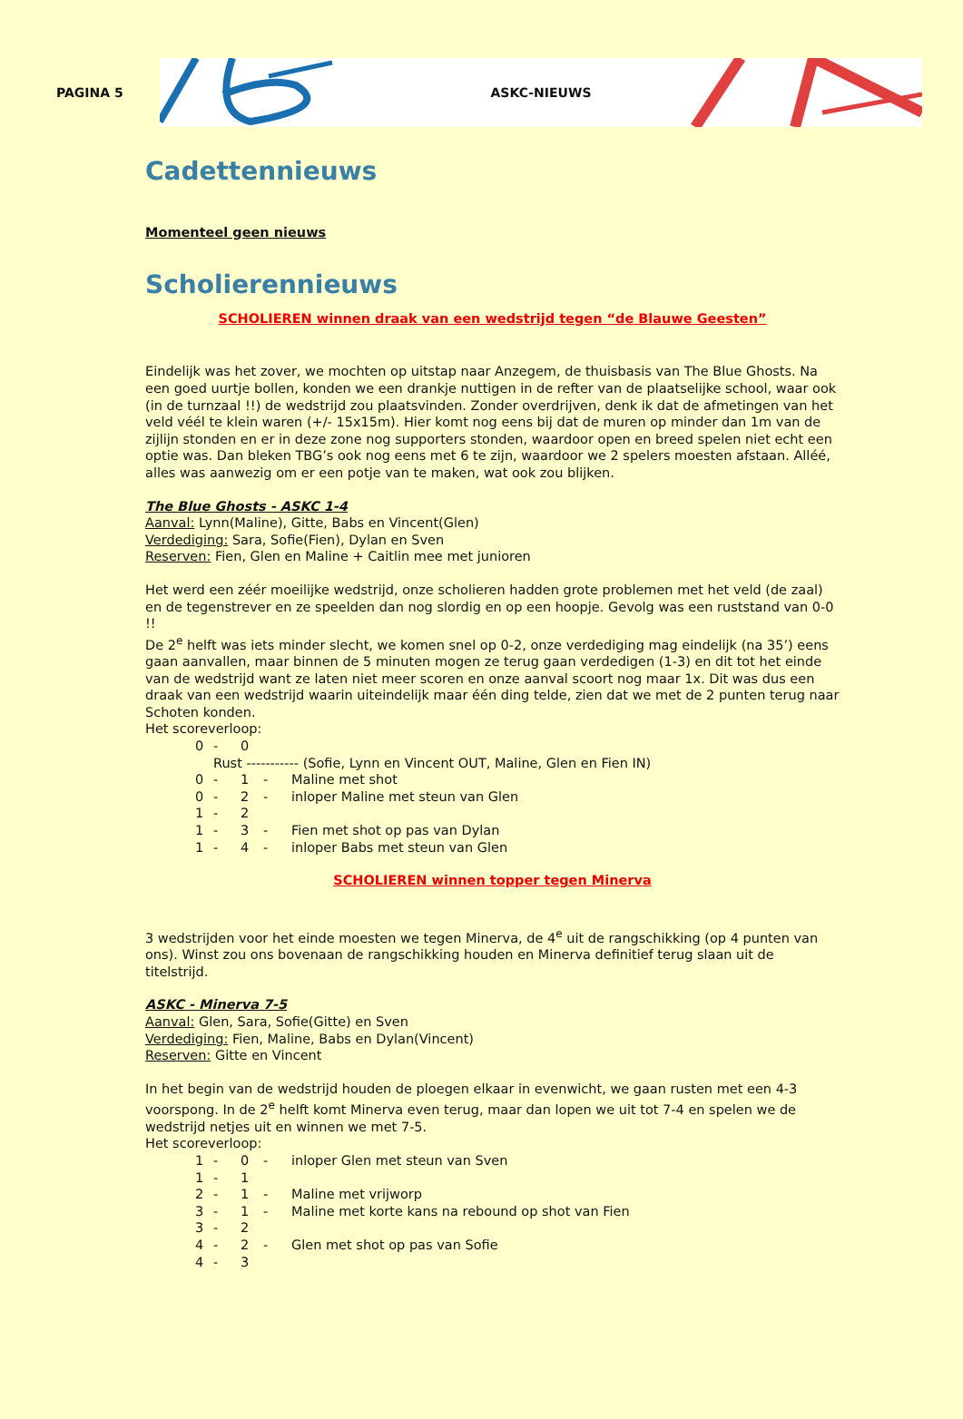PAGINA 5
ASKC-NIEUWS
Cadettennieuws
Momenteel geen nieuws
Scholierennieuws
SCHOLIEREN winnen draak van een wedstrijd tegen “de Blauwe Geesten”
Eindelijk was het zover, we mochten op uitstap naar Anzegem, de thuisbasis van The Blue Ghosts. Na een goed uurtje bollen, konden we een drankje nuttigen in de refter van de plaatselijke school, waar ook (in de turnzaal !!) de wedstrijd zou plaatsvinden. Zonder overdrijven, denk ik dat de afmetingen van het veld véél te klein waren (+/- 15x15m). Hier komt nog eens bij dat de muren op minder dan 1m van de zijlijn stonden en er in deze zone nog supporters stonden, waardoor open en breed spelen niet echt een optie was. Dan bleken TBG’s ook nog eens met 6 te zijn, waardoor we 2 spelers moesten afstaan. Alléé, alles was aanwezig om er een potje van te maken, wat ook zou blijken.
The Blue Ghosts - ASKC 1-4
Aanval: Lynn(Maline), Gitte, Babs en Vincent(Glen)
Verdediging: Sara, Sofie(Fien), Dylan en Sven
Reserven: Fien, Glen en Maline + Caitlin mee met junioren
Het werd een zéér moeilijke wedstrijd, onze scholieren hadden grote problemen met het veld (de zaal) en de tegenstrever en ze speelden dan nog slordig en op een hoopje. Gevolg was een ruststand van 0-0 !!
De 2<sup>e</sup> helft was iets minder slecht, we komen snel op 0-2, onze verdediging mag eindelijk (na 35’) eens gaan aanvallen, maar binnen de 5 minuten mogen ze terug gaan verdedigen (1-3) en dit tot het einde van de wedstrijd want ze laten niet meer scoren en onze aanval scoort nog maar 1x. Dit was dus een draak van een wedstrijd waarin uiteindelijk maar één ding telde, zien dat we met de 2 punten terug naar Schoten konden.
Het scoreverloop:
0 - 0
Rust ----------- (Sofie, Lynn en Vincent OUT, Maline, Glen en Fien IN)
0 - 1 - Maline met shot
0 - 2 - inloper Maline met steun van Glen
1 - 2
1 - 3 - Fien met shot op pas van Dylan
1 - 4 - inloper Babs met steun van Glen
SCHOLIEREN winnen topper tegen Minerva
3 wedstrijden voor het einde moesten we tegen Minerva, de 4<sup>e</sup> uit de rangschikking (op 4 punten van ons). Winst zou ons bovenaan de rangschikking houden en Minerva definitief terug slaan uit de titelstrijd.
ASKC - Minerva 7-5
Aanval: Glen, Sara, Sofie(Gitte) en Sven
Verdediging: Fien, Maline, Babs en Dylan(Vincent)
Reserven: Gitte en Vincent
In het begin van de wedstrijd houden de ploegen elkaar in evenwicht, we gaan rusten met een 4-3 voorspong. In de 2<sup>e</sup> helft komt Minerva even terug, maar dan lopen we uit tot 7-4 en spelen we de wedstrijd netjes uit en winnen we met 7-5.
Het scoreverloop:
1 - 0 - inloper Glen met steun van Sven
1 - 1
2 - 1 - Maline met vrijworp
3 - 1 - Maline met korte kans na rebound op shot van Fien
3 - 2
4 - 2 - Glen met shot op pas van Sofie
4 - 3